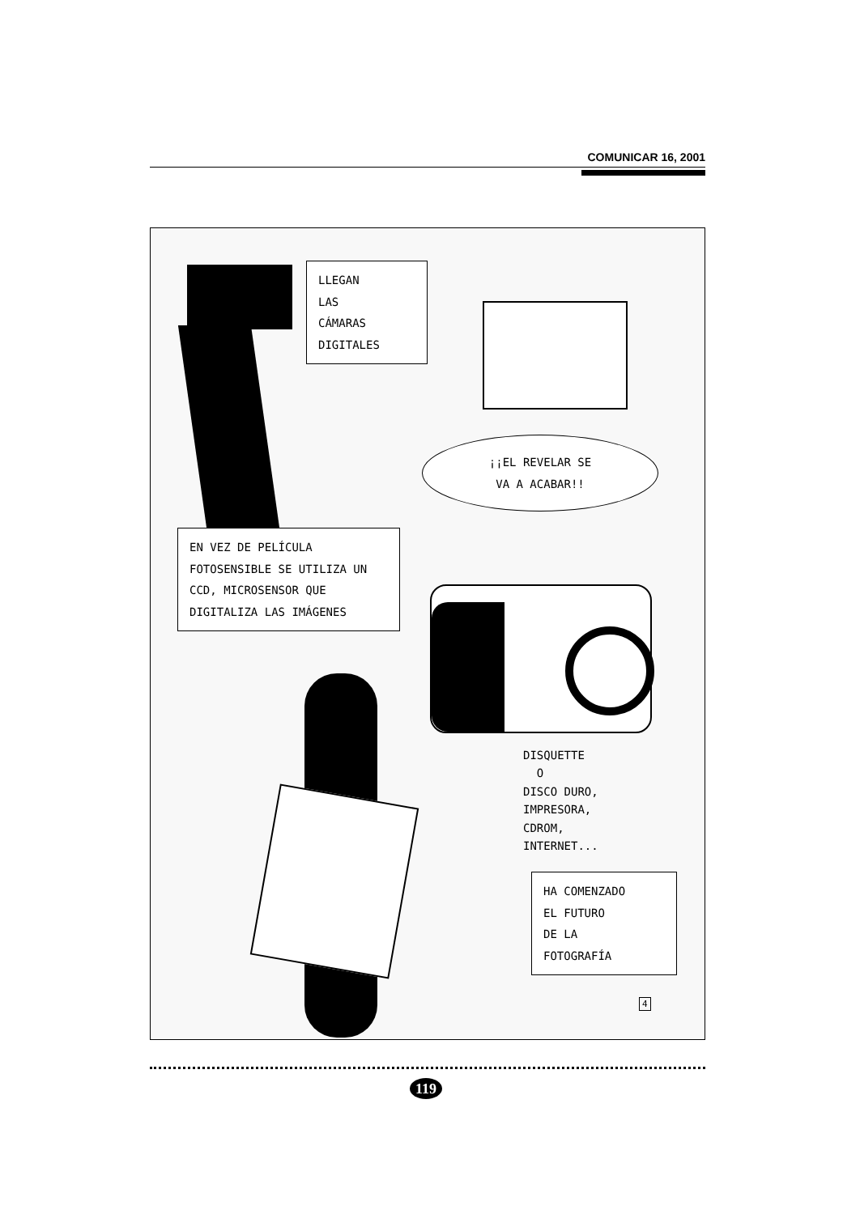COMUNICAR 16, 2001
LLEGAN
LAS
CÁMARAS
DIGITALES
¡¡EL REVELAR SE
VA A ACABAR!!
EN VEZ DE PELÍCULA FOTOSENSIBLE SE UTILIZA UN CCD, MICROSENSOR QUE DIGITALIZA LAS IMÁGENES
DISQUETTE
O
DISCO DURO,
IMPRESORA,
CDROM,
INTERNET...
HA COMENZADO
EL FUTURO
DE LA
FOTOGRAFÍA
4
119